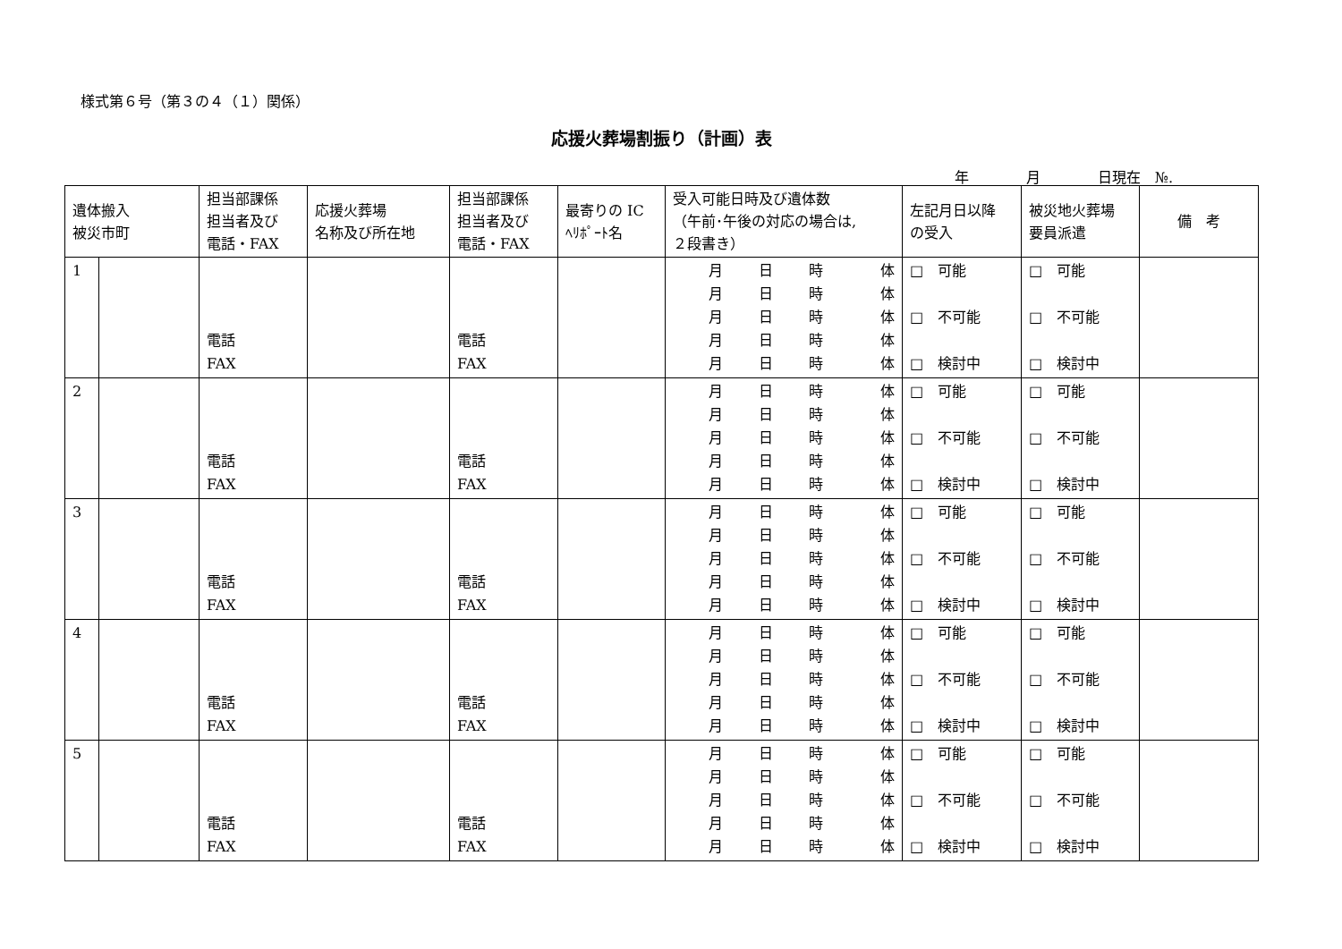様式第６号（第３の４（１）関係）
応援火葬場割振り（計画）表
年　　　　月　　　　日現在　№.
| 遺体搬入 被災市町 | | 担当部課係 担当者及び 電話・FAX | 応援火葬場 名称及び所在地 | 担当部課係 担当者及び 電話・FAX | 最寄りの IC ﾍﾘﾎﾟｰﾄ名 | 受入可能日時及び遺体数 （午前･午後の対応の場合は, ２段書き） | 左記月日以降 の受入 | 被災地火葬場 要員派遣 | 備 考 |
| --- | --- | --- | --- | --- | --- | --- | --- | --- | --- |
| 1 | | 電話 FAX | | 電話 FAX | | 月 日 時 体 月 日 時 体 月 日 時 体 月 日 時 体 月 日 時 体 | □ 可能 □ 不可能 □ 検討中 | □ 可能 □ 不可能 □ 検討中 | |
| 2 | | 電話 FAX | | 電話 FAX | | 月 日 時 体 月 日 時 体 月 日 時 体 月 日 時 体 月 日 時 体 | □ 可能 □ 不可能 □ 検討中 | □ 可能 □ 不可能 □ 検討中 | |
| 3 | | 電話 FAX | | 電話 FAX | | 月 日 時 体 月 日 時 体 月 日 時 体 月 日 時 体 月 日 時 体 | □ 可能 □ 不可能 □ 検討中 | □ 可能 □ 不可能 □ 検討中 | |
| 4 | | 電話 FAX | | 電話 FAX | | 月 日 時 体 月 日 時 体 月 日 時 体 月 日 時 体 月 日 時 体 | □ 可能 □ 不可能 □ 検討中 | □ 可能 □ 不可能 □ 検討中 | |
| 5 | | 電話 FAX | | 電話 FAX | | 月 日 時 体 月 日 時 体 月 日 時 体 月 日 時 体 月 日 時 体 | □ 可能 □ 不可能 □ 検討中 | □ 可能 □ 不可能 □ 検討中 | |